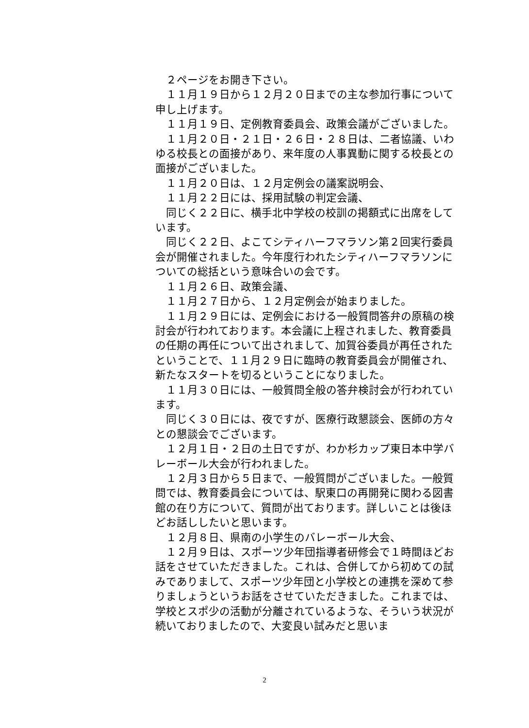２ページをお開き下さい。
１１月１９日から１２月２０日までの主な参加行事について申し上げます。
１１月１９日、定例教育委員会、政策会議がございました。
１１月２０日・２１日・２６日・２８日は、二者協議、いわゆる校長との面接があり、来年度の人事異動に関する校長との面接がございました。
１１月２０日は、１２月定例会の議案説明会、
１１月２２日には、採用試験の判定会議、
同じく２２日に、横手北中学校の校訓の掲額式に出席をしています。
同じく２２日、よこてシティハーフマラソン第２回実行委員会が開催されました。今年度行われたシティハーフマラソンについての総括という意味合いの会です。
１１月２６日、政策会議、
１１月２７日から、１２月定例会が始まりました。
１１月２９日には、定例会における一般質問答弁の原稿の検討会が行われております。本会議に上程されました、教育委員の任期の再任について出されまして、加賀谷委員が再任されたということで、１１月２９日に臨時の教育委員会が開催され、新たなスタートを切るということになりました。
１１月３０日には、一般質問全般の答弁検討会が行われています。
同じく３０日には、夜ですが、医療行政懇談会、医師の方々との懇談会でございます。
１２月１日・２日の土日ですが、わか杉カップ東日本中学バレーボール大会が行われました。
１２月３日から５日まで、一般質問がございました。一般質問では、教育委員会については、駅東口の再開発に関わる図書館の在り方について、質問が出ております。詳しいことは後ほどお話ししたいと思います。
１２月８日、県南の小学生のバレーボール大会、
１２月９日は、スポーツ少年団指導者研修会で１時間ほどお話をさせていただきました。これは、合併してから初めての試みでありまして、スポーツ少年団と小学校との連携を深めて参りましょうというお話をさせていただきました。これまでは、学校とスポ少の活動が分離されているような、そういう状況が続いておりましたので、大変良い試みだと思いま
2